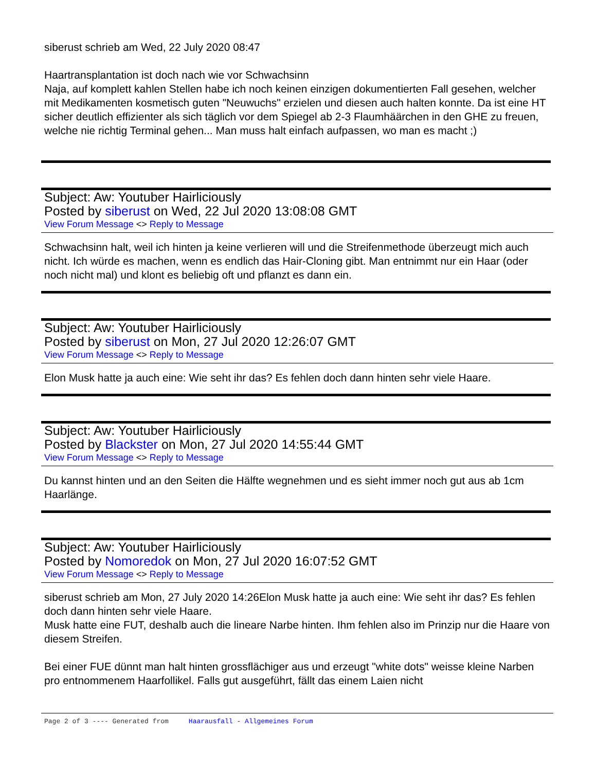siberust schrieb am Wed, 22 July 2020 08:47
Haartransplantation ist doch nach wie vor Schwachsinn
Naja, auf komplett kahlen Stellen habe ich noch keinen einzigen dokumentierten Fall gesehen, welcher mit Medikamenten kosmetisch guten "Neuwuchs" erzielen und diesen auch halten konnte. Da ist eine HT sicher deutlich effizienter als sich täglich vor dem Spiegel ab 2-3 Flaumhäärchen in den GHE zu freuen, welche nie richtig Terminal gehen... Man muss halt einfach aufpassen, wo man es macht ;)
Subject: Aw: Youtuber Hairliciously
Posted by siberust on Wed, 22 Jul 2020 13:08:08 GMT
View Forum Message <> Reply to Message
Schwachsinn halt, weil ich hinten ja keine verlieren will und die Streifenmethode überzeugt mich auch nicht. Ich würde es machen, wenn es endlich das Hair-Cloning gibt. Man entnimmt nur ein Haar (oder noch nicht mal) und klont es beliebig oft und pflanzt es dann ein.
Subject: Aw: Youtuber Hairliciously
Posted by siberust on Mon, 27 Jul 2020 12:26:07 GMT
View Forum Message <> Reply to Message
Elon Musk hatte ja auch eine: Wie seht ihr das? Es fehlen doch dann hinten sehr viele Haare.
Subject: Aw: Youtuber Hairliciously
Posted by Blackster on Mon, 27 Jul 2020 14:55:44 GMT
View Forum Message <> Reply to Message
Du kannst hinten und an den Seiten die Hälfte wegnehmen und es sieht immer noch gut aus ab 1cm Haarlänge.
Subject: Aw: Youtuber Hairliciously
Posted by Nomoredok on Mon, 27 Jul 2020 16:07:52 GMT
View Forum Message <> Reply to Message
siberust schrieb am Mon, 27 July 2020 14:26Elon Musk hatte ja auch eine: Wie seht ihr das? Es fehlen doch dann hinten sehr viele Haare.
Musk hatte eine FUT, deshalb auch die lineare Narbe hinten. Ihm fehlen also im Prinzip nur die Haare von diesem Streifen.
Bei einer FUE dünnt man halt hinten grossflächiger aus und erzeugt "white dots" weisse kleine Narben pro entnommenem Haarfollikel. Falls gut ausgeführt, fällt das einem Laien nicht
Page 2 of 3 ---- Generated from Haarausfall - Allgemeines Forum